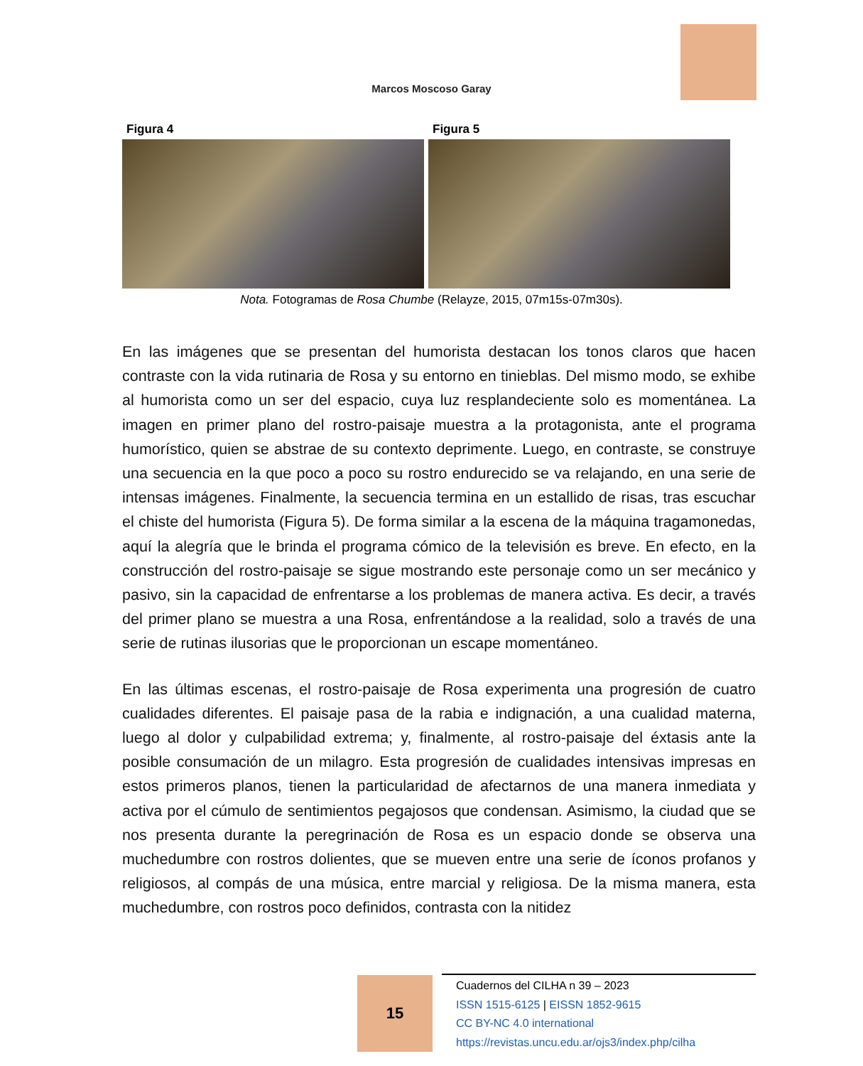Marcos Moscoso Garay
Figura 4 Figura 5
Nota. Fotogramas de Rosa Chumbe (Relayze, 2015, 07m15s-07m30s).
En las imágenes que se presentan del humorista destacan los tonos claros que hacen contraste con la vida rutinaria de Rosa y su entorno en tinieblas. Del mismo modo, se exhibe al humorista como un ser del espacio, cuya luz resplandeciente solo es momentánea. La imagen en primer plano del rostro-paisaje muestra a la protagonista, ante el programa humorístico, quien se abstrae de su contexto deprimente. Luego, en contraste, se construye una secuencia en la que poco a poco su rostro endurecido se va relajando, en una serie de intensas imágenes. Finalmente, la secuencia termina en un estallido de risas, tras escuchar el chiste del humorista (Figura 5). De forma similar a la escena de la máquina tragamonedas, aquí la alegría que le brinda el programa cómico de la televisión es breve. En efecto, en la construcción del rostro-paisaje se sigue mostrando este personaje como un ser mecánico y pasivo, sin la capacidad de enfrentarse a los problemas de manera activa. Es decir, a través del primer plano se muestra a una Rosa, enfrentándose a la realidad, solo a través de una serie de rutinas ilusorias que le proporcionan un escape momentáneo.
En las últimas escenas, el rostro-paisaje de Rosa experimenta una progresión de cuatro cualidades diferentes. El paisaje pasa de la rabia e indignación, a una cualidad materna, luego al dolor y culpabilidad extrema; y, finalmente, al rostro-paisaje del éxtasis ante la posible consumación de un milagro. Esta progresión de cualidades intensivas impresas en estos primeros planos, tienen la particularidad de afectarnos de una manera inmediata y activa por el cúmulo de sentimientos pegajosos que condensan. Asimismo, la ciudad que se nos presenta durante la peregrinación de Rosa es un espacio donde se observa una muchedumbre con rostros dolientes, que se mueven entre una serie de íconos profanos y religiosos, al compás de una música, entre marcial y religiosa. De la misma manera, esta muchedumbre, con rostros poco definidos, contrasta con la nitidez
15
Cuadernos del CILHA n 39 – 2023
ISSN 1515-6125 | EISSN 1852-9615
CC BY-NC 4.0 international
https://revistas.uncu.edu.ar/ojs3/index.php/cilha